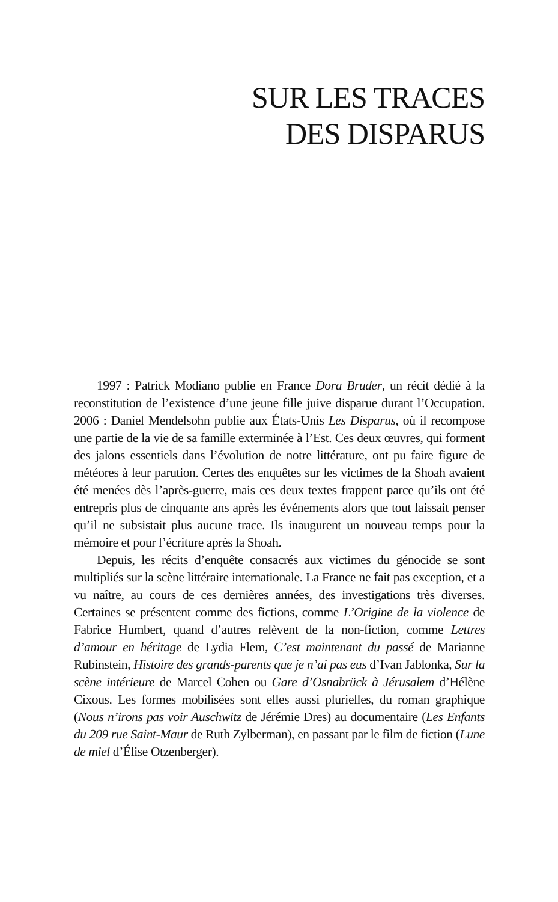SUR LES TRACES
DES DISPARUS
1997 : Patrick Modiano publie en France Dora Bruder, un récit dédié à la reconstitution de l’existence d’une jeune fille juive disparue durant l’Occupation. 2006 : Daniel Mendelsohn publie aux États-Unis Les Disparus, où il recompose une partie de la vie de sa famille exterminée à l’Est. Ces deux œuvres, qui forment des jalons essentiels dans l’évolution de notre littérature, ont pu faire figure de météores à leur parution. Certes des enquêtes sur les victimes de la Shoah avaient été menées dès l’après-guerre, mais ces deux textes frappent parce qu’ils ont été entrepris plus de cinquante ans après les événements alors que tout laissait penser qu’il ne subsistait plus aucune trace. Ils inaugurent un nouveau temps pour la mémoire et pour l’écriture après la Shoah.
Depuis, les récits d’enquête consacrés aux victimes du génocide se sont multipliés sur la scène littéraire internationale. La France ne fait pas exception, et a vu naître, au cours de ces dernières années, des investigations très diverses. Certaines se présentent comme des fictions, comme L’Origine de la violence de Fabrice Humbert, quand d’autres relèvent de la non-fiction, comme Lettres d’amour en héritage de Lydia Flem, C’est maintenant du passé de Marianne Rubinstein, Histoire des grands-parents que je n’ai pas eus d’Ivan Jablonka, Sur la scène intérieure de Marcel Cohen ou Gare d’Osnabrück à Jérusalem d’Hélène Cixous. Les formes mobilisées sont elles aussi plurielles, du roman graphique (Nous n’irons pas voir Auschwitz de Jérémie Dres) au documentaire (Les Enfants du 209 rue Saint-Maur de Ruth Zylberman), en passant par le film de fiction (Lune de miel d’Élise Otzenberger).